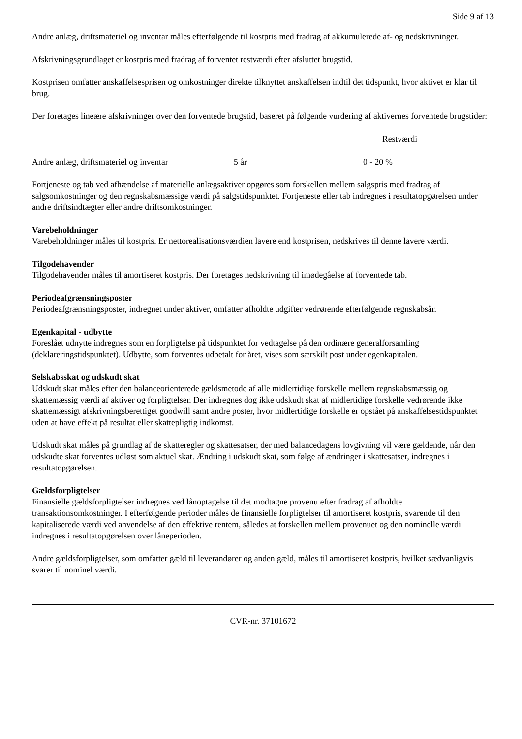Side 9 af 13
Andre anlæg, driftsmateriel og inventar måles efterfølgende til kostpris med fradrag af akkumulerede af- og nedskrivninger.
Afskrivningsgrundlaget er kostpris med fradrag af forventet restværdi efter afsluttet brugstid.
Kostprisen omfatter anskaffelsesprisen og omkostninger direkte tilknyttet anskaffelsen indtil det tidspunkt, hvor aktivet er klar til brug.
Der foretages lineære afskrivninger over den forventede brugstid, baseret på følgende vurdering af aktivernes forventede brugstider:
| | | Restværdi |
| --- | --- | --- |
| Andre anlæg, driftsmateriel og inventar | 5 år | 0 - 20 % |
Fortjeneste og tab ved afhændelse af materielle anlægsaktiver opgøres som forskellen mellem salgspris med fradrag af salgsomkostninger og den regnskabsmæssige værdi på salgstidspunktet. Fortjeneste eller tab indregnes i resultatopgørelsen under andre driftsindtægter eller andre driftsomkostninger.
Varebeholdninger
Varebeholdninger måles til kostpris. Er nettorealisationsværdien lavere end kostprisen, nedskrives til denne lavere værdi.
Tilgodehavender
Tilgodehavender måles til amortiseret kostpris. Der foretages nedskrivning til imødegåelse af forventede tab.
Periodeafgrænsningsposter
Periodeafgrænsningsposter, indregnet under aktiver, omfatter afholdte udgifter vedrørende efterfølgende regnskabsår.
Egenkapital - udbytte
Foreslået udnytte indregnes som en forpligtelse på tidspunktet for vedtagelse på den ordinære generalforsamling (deklareringstidspunktet). Udbytte, som forventes udbetalt for året, vises som særskilt post under egenkapitalen.
Selskabsskat og udskudt skat
Udskudt skat måles efter den balanceorienterede gældsmetode af alle midlertidige forskelle mellem regnskabsmæssig og skattemæssig værdi af aktiver og forpligtelser. Der indregnes dog ikke udskudt skat af midlertidige forskelle vedrørende ikke skattemæssigt afskrivningsberettiget goodwill samt andre poster, hvor midlertidige forskelle er opstået på anskaffelsestidspunktet uden at have effekt på resultat eller skattepligtig indkomst.
Udskudt skat måles på grundlag af de skatteregler og skattesatser, der med balancedagens lovgivning vil være gældende, når den udskudte skat forventes udløst som aktuel skat. Ændring i udskudt skat, som følge af ændringer i skattesatser, indregnes i resultatopgørelsen.
Gældsforpligtelser
Finansielle gældsforpligtelser indregnes ved lånoptagelse til det modtagne provenu efter fradrag af afholdte transaktionsomkostninger. I efterfølgende perioder måles de finansielle forpligtelser til amortiseret kostpris, svarende til den kapitaliserede værdi ved anvendelse af den effektive rentem, således at forskellen mellem provenuet og den nominelle værdi indregnes i resultatopgørelsen over låneperioden.
Andre gældsforpligtelser, som omfatter gæld til leverandører og anden gæld, måles til amortiseret kostpris, hvilket sædvanligvis svarer til nominel værdi.
CVR-nr. 37101672